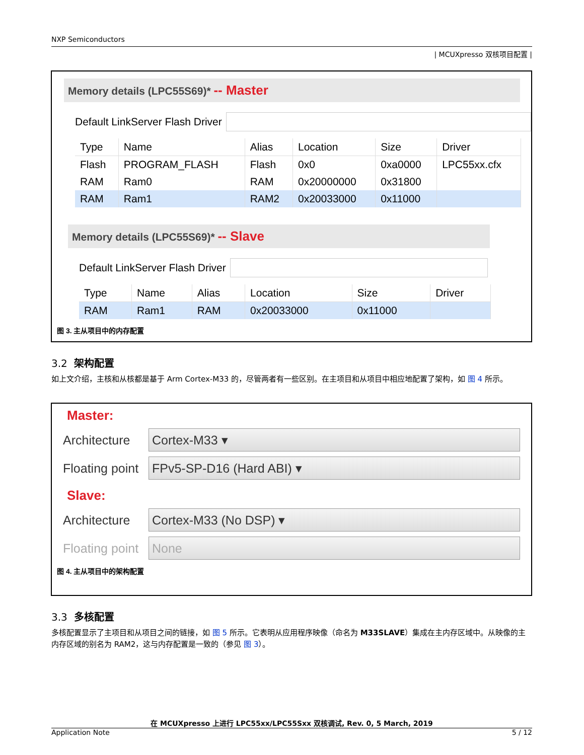NXP Semiconductors
| MCUXpresso 双核项目配置 |
Memory details (LPC55S69)* -- Master
Default LinkServer Flash Driver
| Type | Name | Alias | Location | Size | Driver |
| --- | --- | --- | --- | --- | --- |
| Flash | PROGRAM_FLASH | Flash | 0x0 | 0xa0000 | LPC55xx.cfx |
| RAM | Ram0 | RAM | 0x20000000 | 0x31800 | |
| RAM | Ram1 | RAM2 | 0x20033000 | 0x11000 | |
Memory details (LPC55S69)* -- Slave
Default LinkServer Flash Driver
| Type | Name | Alias | Location | Size | Driver |
| --- | --- | --- | --- | --- | --- |
| RAM | Ram1 | RAM | 0x20033000 | 0x11000 | |
图 3. 主从项目中的内存配置
3.2 架构配置
如上文介绍，主核和从核都是基于 Arm Cortex-M33 的，尽管两者有一些区别。在主项目和从项目中相应地配置了架构，如 图 4 所示。
Master:
Architecture Cortex-M33 ▾
Floating point FPv5-SP-D16 (Hard ABI) ▾
Slave:
Architecture Cortex-M33 (No DSP) ▾
Floating point None
图 4. 主从项目中的架构配置
3.3 多核配置
多核配置显示了主项目和从项目之间的链接，如 图 5 所示。它表明从应用程序映像（命名为 M33SLAVE）集成在主内存区域中。从映像的主内存区域的别名为 RAM2，这与内存配置是一致的（参见 图 3）。
在 MCUXpresso 上进行 LPC55xx/LPC55Sxx 双核调试, Rev. 0, 5 March, 2019
Application Note 5 / 12